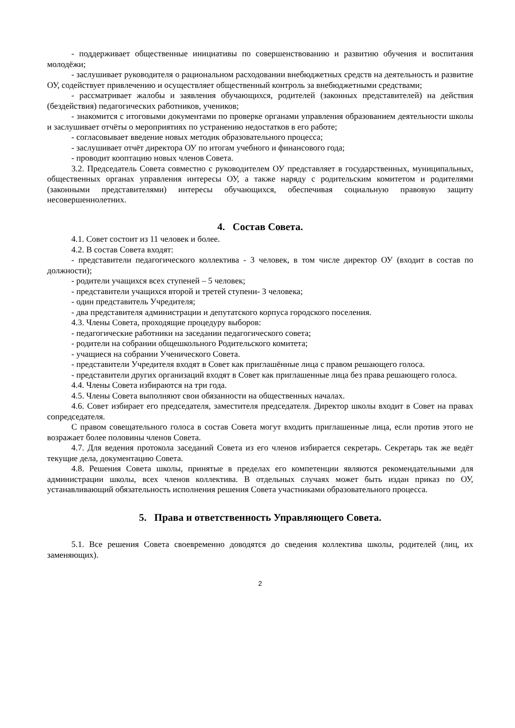- поддерживает общественные инициативы по совершенствованию и развитию обучения и воспитания молодёжи;
- заслушивает руководителя о рациональном расходовании внебюджетных средств на деятельность и развитие ОУ, содействует привлечению и осуществляет общественный контроль за внебюджетными средствами;
- рассматривает жалобы и заявления обучающихся, родителей (законных представителей) на действия (бездействия) педагогических работников, учеников;
- знакомится с итоговыми документами по проверке органами управления образованием деятельности школы и заслушивает отчёты о мероприятиях по устранению недостатков в его работе;
- согласовывает введение новых методик образовательного процесса;
- заслушивает отчёт директора ОУ по итогам учебного и финансового года;
- проводит кооптацию новых членов Совета.
3.2. Председатель Совета совместно с руководителем ОУ представляет в государственных, муниципальных, общественных органах управления интересы ОУ, а также наряду с родительским комитетом и родителями (законными представителями) интересы обучающихся, обеспечивая социальную правовую защиту несовершеннолетних.
4. Состав Совета.
4.1. Совет состоит из 11 человек и более.
4.2. В состав Совета входят:
- представители педагогического коллектива - 3 человек, в том числе директор ОУ (входит в состав по должности);
- родители учащихся всех ступеней – 5 человек;
- представители учащихся второй и третей ступени- 3 человека;
- один представитель Учредителя;
- два представителя администрации и депутатского корпуса городского поселения.
4.3. Члены Совета, проходящие процедуру выборов:
- педагогические работники на заседании педагогического совета;
- родители на собрании общешкольного Родительского комитета;
- учащиеся на собрании Ученического Совета.
- представители Учредителя входят в Совет как приглашённые лица с правом решающего голоса.
- представители других организаций входят в Совет как приглашенные лица без права решающего голоса.
4.4. Члены Совета избираются на три года.
4.5. Члены Совета выполняют свои обязанности на общественных началах.
4.6. Совет избирает его председателя, заместителя председателя. Директор школы входит в Совет на правах сопредседателя.
С правом совещательного голоса в состав Совета могут входить приглашенные лица, если против этого не возражает более половины членов Совета.
4.7. Для ведения протокола заседаний Совета из его членов избирается секретарь. Секретарь так же ведёт текущие дела, документацию Совета.
4.8. Решения Совета школы, принятые в пределах его компетенции являются рекомендательными для администрации школы, всех членов коллектива. В отдельных случаях может быть издан приказ по ОУ, устанавливающий обязательность исполнения решения Совета участниками образовательного процесса.
5. Права и ответственность Управляющего Совета.
5.1. Все решения Совета своевременно доводятся до сведения коллектива школы, родителей (лиц, их заменяющих).
2